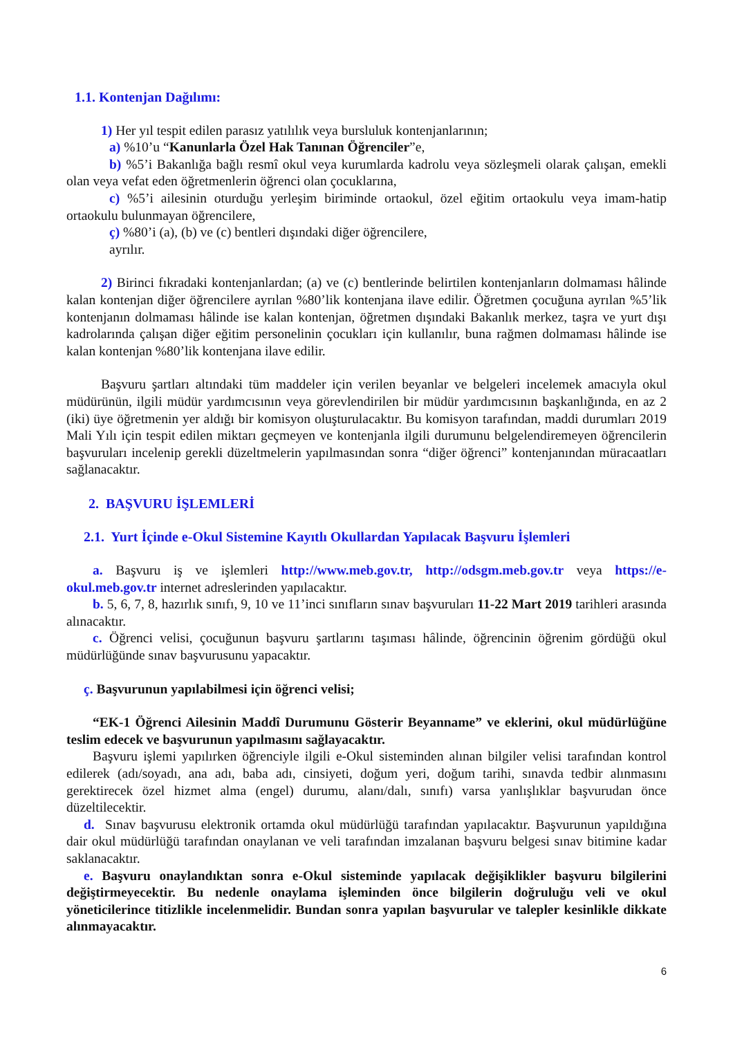1.1. Kontenjan Dağılımı:
1) Her yıl tespit edilen parasız yatılılık veya bursluluk kontenjanlarının;
a) %10’u “Kanunlarla Özel Hak Tanınan Öğrenciler”e,
b) %5’i Bakanlığa bağlı resmî okul veya kurumlarda kadrolu veya sözleşmeli olarak çalışan, emekli olan veya vefat eden öğretmenlerin öğrenci olan çocuklarına,
c) %5’i ailesinin oturduğu yerleşim biriminde ortaokul, özel eğitim ortaokulu veya imam-hatip ortaokulu bulunmayan öğrencilere,
ç) %80’i (a), (b) ve (c) bentleri dışındaki diğer öğrencilere,
ayrılır.
2) Birinci fıkradaki kontenjanlardan; (a) ve (c) bentlerinde belirtilen kontenjanların dolmaması hâlinde kalan kontenjan diğer öğrencilere ayrılan %80’lik kontenjana ilave edilir. Öğretmen çocuğuna ayrılan %5’lik kontenjanın dolmaması hâlinde ise kalan kontenjan, öğretmen dışındaki Bakanlık merkez, taşra ve yurt dışı kadrolarında çalışan diğer eğitim personelinin çocukları için kullanılır, buna rağmen dolmaması hâlinde ise kalan kontenjan %80’lik kontenjana ilave edilir.
Başvuru şartları altındaki tüm maddeler için verilen beyanlar ve belgeleri incelemek amacıyla okul müdürünün, ilgili müdür yardımcısının veya görevlendirilen bir müdür yardımcısının başkanlığında, en az 2 (iki) üye öğretmenin yer aldığı bir komisyon oluşturulacaktır. Bu komisyon tarafından, maddi durumları 2019 Mali Yılı için tespit edilen miktarı geçmeyen ve kontenjanla ilgili durumunu belgelendiremeyen öğrencilerin başvuruları incelenip gerekli düzeltmelerin yapılmasından sonra “diğer öğrenci” kontenjanından müracaatları sağlanacaktır.
2. BAŞVURU İŞLEMLERİ
2.1. Yurt İçinde e-Okul Sistemine Kayıtlı Okullardan Yapılacak Başvuru İşlemleri
a. Başvuru iş ve işlemleri http://www.meb.gov.tr, http://odsgm.meb.gov.tr veya https://e-okul.meb.gov.tr internet adreslerinden yapılacaktır.
b. 5, 6, 7, 8, hazırlık sınıfı, 9, 10 ve 11’inci sınıfların sınav başvuruları 11-22 Mart 2019 tarihleri arasında alınacaktır.
c. Öğrenci velisi, çocuğunun başvuru şartlarını taşıması hâlinde, öğrencinin öğrenim gördüğü okul müdürlüğünde sınav başvurusunu yapacaktır.
ç. Başvurunun yapılabilmesi için öğrenci velisi;
“EK-1 Öğrenci Ailesinin Maddî Durumunu Gösterir Beyanname” ve eklerini, okul müdürlüğüne teslim edecek ve başvurunun yapılmasını sağlayacaktır.
Başvuru işlemi yapılırken öğrenciyle ilgili e-Okul sisteminden alınan bilgiler velisi tarafından kontrol edilerek (adı/soyadı, ana adı, baba adı, cinsiyeti, doğum yeri, doğum tarihi, sınavda tedbir alınmasını gerektirecek özel hizmet alma (engel) durumu, alanı/dalı, sınıfı) varsa yanlışlıklar başvurudan önce düzeltilecektir.
d. Sınav başvurusu elektronik ortamda okul müdürlüğü tarafından yapılacaktır. Başvurunun yapıldığına dair okul müdürlüğü tarafından onaylanan ve veli tarafından imzalanan başvuru belgesi sınav bitimine kadar saklanacaktır.
e. Başvuru onaylandıktan sonra e-Okul sisteminde yapılacak değişiklikler başvuru bilgilerini değiştirmeyecektir. Bu nedenle onaylama işleminden önce bilgilerin doğruluğu veli ve okul yöneticilerince titizlikle incelenmelidir. Bundan sonra yapılan başvurular ve talepler kesinlikle dikkate alınmayacaktır.
6